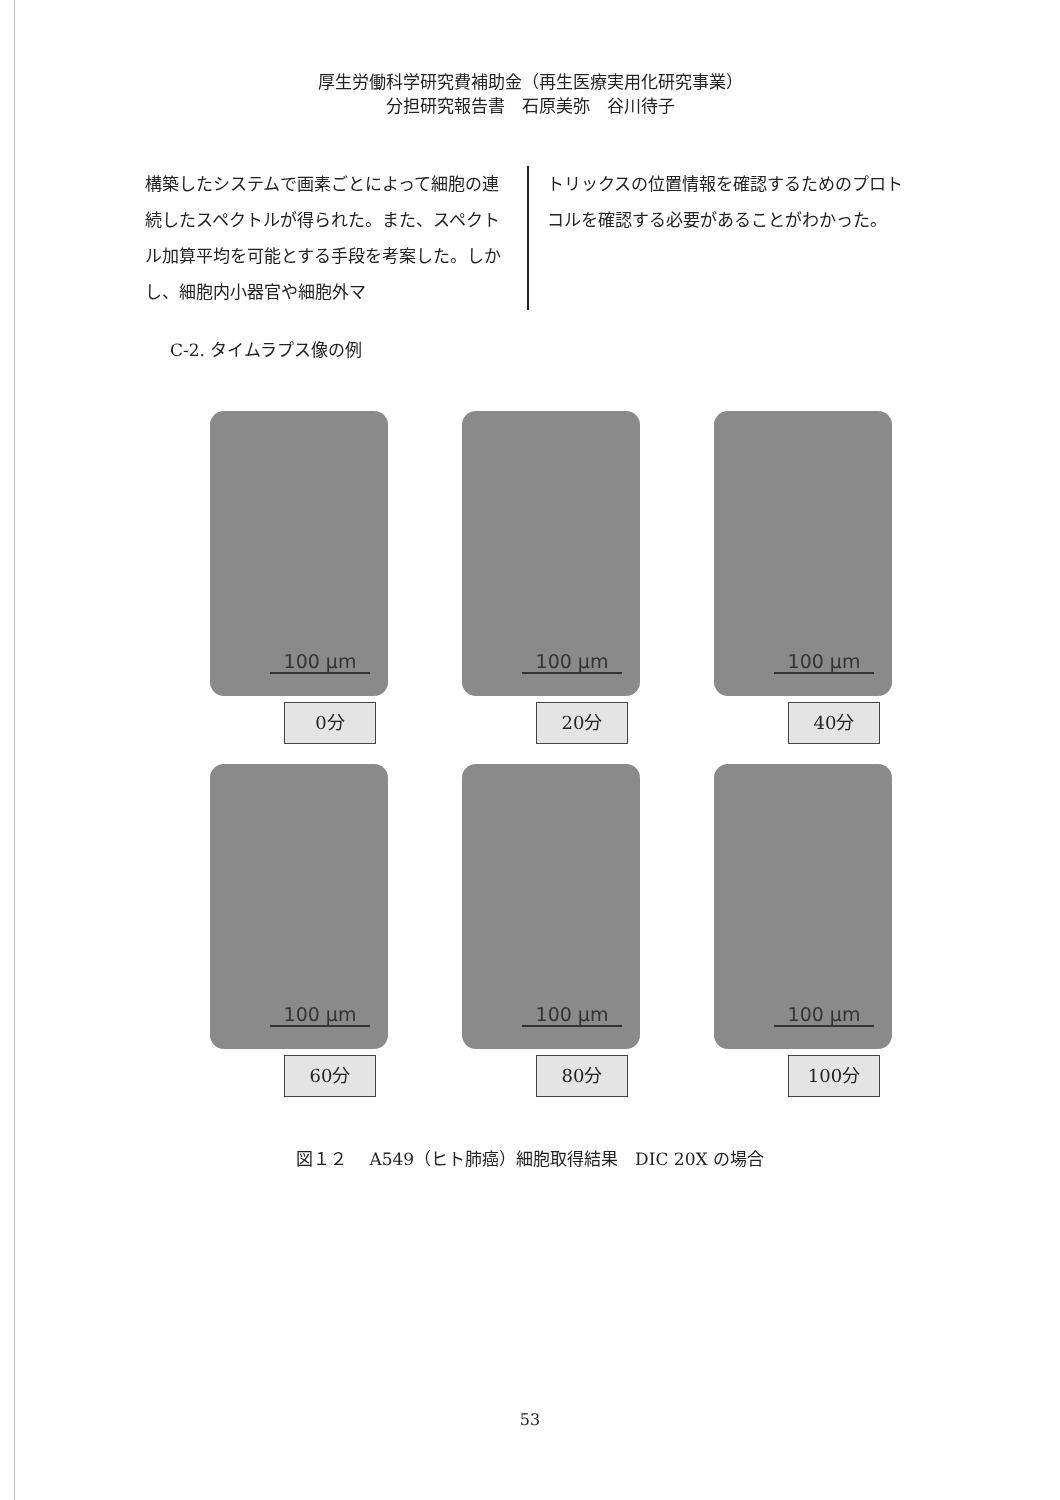厚生労働科学研究費補助金（再生医療実用化研究事業）
分担研究報告書　石原美弥　谷川待子
構築したシステムで画素ごとによって細胞の連続したスペクトルが得られた。また、スペクトル加算平均を可能とする手段を考案した。しかし、細胞内小器官や細胞外マ
トリックスの位置情報を確認するためのプロトコルを確認する必要があることがわかった。
C-2. タイムラプス像の例
100 μm
0分
100 μm
20分
100 μm
40分
100 μm
60分
100 μm
80分
100 μm
100分
図１２　 A549（ヒト肺癌）細胞取得結果　DIC 20X の場合
53